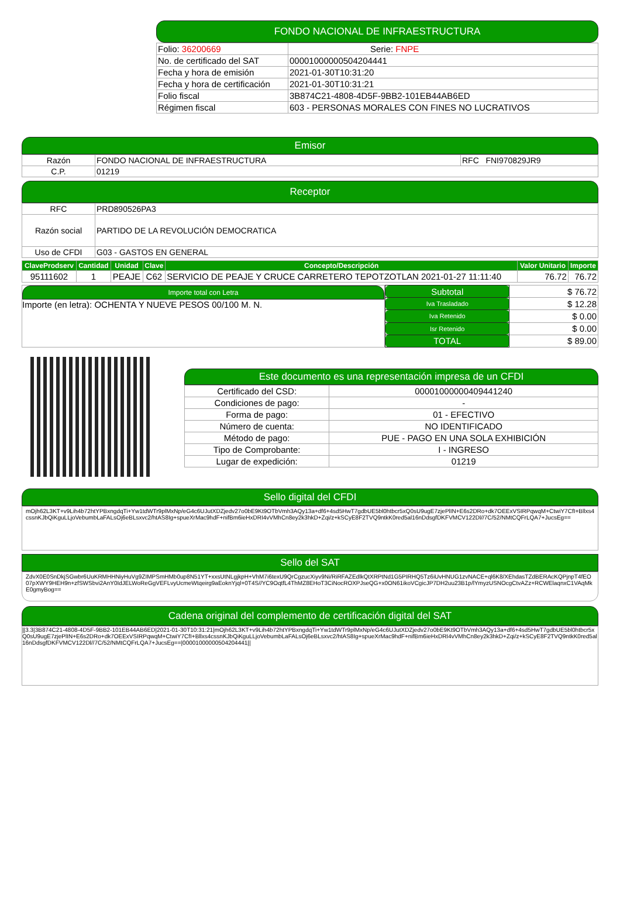FONDO NACIONAL DE INFRAESTRUCTURA
| Folio: 36200669 | Serie: FNPE |
| No. de certificado del SAT | 00001000000504204441 |
| Fecha y hora de emisión | 2021-01-30T10:31:20 |
| Fecha y hora de certificación | 2021-01-30T10:31:21 |
| Folio fiscal | 3B874C21-4808-4D5F-9BB2-101EB44AB6ED |
| Régimen fiscal | 603 - PERSONAS MORALES CON FINES NO LUCRATIVOS |
Emisor
| Razón | FONDO NACIONAL DE INFRAESTRUCTURA | RFC FNI970829JR9 |
| C.P. | 01219 | |
Receptor
| RFC | PRD890526PA3 |
| Razón social | PARTIDO DE LA REVOLUCIÓN DEMOCRATICA |
| Uso de CFDI | G03 - GASTOS EN GENERAL |
| ClaveProdserv | Cantidad | Unidad | Clave | Concepto/Descripción | Valor Unitario | Importe |
| --- | --- | --- | --- | --- | --- | --- |
| 95111602 | 1 | PEAJE | C62 | SERVICIO DE PEAJE Y CRUCE CARRETERO TEPOTZOTLAN 2021-01-27 11:11:40 | 76.72 | 76.72 |
Importe total con Letra
Importe (en letra): OCHENTA Y NUEVE PESOS 00/100 M. N.
| Subtotal | $ 76.72 |
| Iva Trasladado | $ 12.28 |
| Iva Retenido | $ 0.00 |
| Isr Retenido | $ 0.00 |
| TOTAL | $ 89.00 |
Este documento es una representación impresa de un CFDI
| Certificado del CSD: | 00001000000409441240 |
| Condiciones de pago: | - |
| Forma de pago: | 01 - EFECTIVO |
| Número de cuenta: | NO IDENTIFICADO |
| Método de pago: | PUE - PAGO EN UNA SOLA EXHIBICIÓN |
| Tipo de Comprobante: | I - INGRESO |
| Lugar de expedición: | 01219 |
Sello digital del CFDI
mOjh62L3KT+v9Lih4b72htYPBxngdqTi+Yw1tdWTr9plMxNp/eG4c6UJutXDZjedv27o0bE9Kt9OTbVmh3AQy13a+df6+4sd5HwT7gdbUE5bl0htbcr5xQ0sU9ugE7zjePlIN+E6s2DRo+dk7OEExVSIRPqwqM+CtwiY7CfI+Bllxs4cssnKJbQiKguLLjoVebumbLaFALsOj6eBLsxvc2/htAS8Ig+spueXrMac9hdF+nifBm6ieHxDRI4vVMhCn8ey2k3hkD+Zqi/z+kSCyE8F2TVQ9ntkK0red5al16nDdsgfDKFVMCV122Dl//7C/52/NMtCQFrLQA7+JucsEg==
Sello del SAT
ZdvX0E0SnDkjSGwbr6UuKRMHHNiyHuVg9ZIMPSmHMb0up8N51YT+xxsUtNLgjkpH+VhM7i6texU9QrCgzucXiyv9Ni/RiRFAZEdlkQtXRPtNd1G5PIRHQ5Tz6iUvHNUG1zvNACE+ql6K8/XEhdasTZdBERAcKQPjnpT4fEO07pXWY9HEH9n+zfSWSbvi2AnY0IdJELWoReGgVEFLvyUcmeWtqeirg9aEoknYjql+0T4S//YC9OqtfL4ThMZ8EHoT3CiNocROXPJseQG+x0ON61ikoVCgicJP7DH2uu23B1p/lYmyzUSNOcgCtvAZz+RCWElaqnxC1VAqMkE0gmyBog==
Cadena original del complemento de certificación digital del SAT
||3.3|3B874C21-4808-4D5F-9BB2-101EB44AB6ED|2021-01-30T10:31:21|mOjh62L3KT+v9Lih4b72htYPBxngdqTi+Yw1tdWTr9plMxNp/eG4c6UJutXDZjedv27o0bE9Kt9OTbVmh3AQy13a+df6+4sd5HwT7gdbUE5bl0htbcr5xQ0sU9ugE7zjePlIN+E6s2DRo+dk7OEExVSIRPqwqM+CtwiY7CfI+Bllxs4cssnKJbQiKguLLjoVebumbLaFALsOj6eBLsxvc2/htAS8Ig+spueXrMac9hdF+nifBm6ieHxDRI4vVMhCn8ey2k3hkD+Zqi/z+kSCyE8F2TVQ9ntkK0red5al16nDdsgfDKFVMCV122Dl//7C/52/NMtCQFrLQA7+JucsEg==|00001000000504204441||